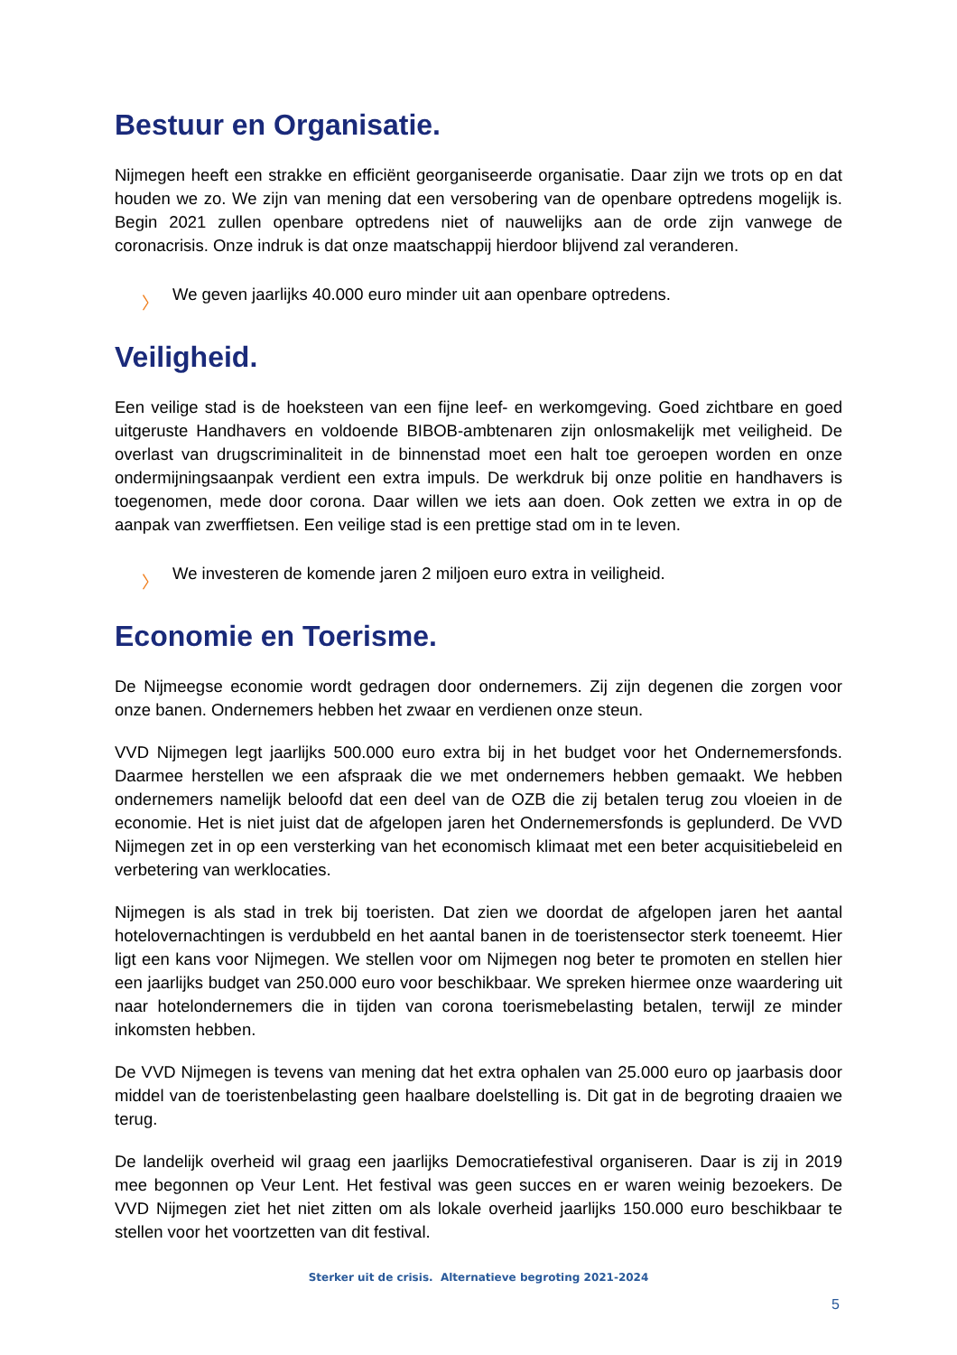Bestuur en Organisatie.
Nijmegen heeft een strakke en efficiënt georganiseerde organisatie. Daar zijn we trots op en dat houden we zo. We zijn van mening dat een versobering van de openbare optredens mogelijk is. Begin 2021 zullen openbare optredens niet of nauwelijks aan de orde zijn vanwege de coronacrisis. Onze indruk is dat onze maatschappij hierdoor blijvend zal veranderen.
〉 We geven jaarlijks 40.000 euro minder uit aan openbare optredens.
Veiligheid.
Een veilige stad is de hoeksteen van een fijne leef- en werkomgeving. Goed zichtbare en goed uitgeruste Handhavers en voldoende BIBOB-ambtenaren zijn onlosmakelijk met veiligheid. De overlast van drugscriminaliteit in de binnenstad moet een halt toe geroepen worden en onze ondermijningsaanpak verdient een extra impuls. De werkdruk bij onze politie en handhavers is toegenomen, mede door corona. Daar willen we iets aan doen. Ook zetten we extra in op de aanpak van zwerffietsen. Een veilige stad is een prettige stad om in te leven.
〉 We investeren de komende jaren 2 miljoen euro extra in veiligheid.
Economie en Toerisme.
De Nijmeegse economie wordt gedragen door ondernemers. Zij zijn degenen die zorgen voor onze banen. Ondernemers hebben het zwaar en verdienen onze steun.
VVD Nijmegen legt jaarlijks 500.000 euro extra bij in het budget voor het Ondernemersfonds. Daarmee herstellen we een afspraak die we met ondernemers hebben gemaakt. We hebben ondernemers namelijk beloofd dat een deel van de OZB die zij betalen terug zou vloeien in de economie. Het is niet juist dat de afgelopen jaren het Ondernemersfonds is geplunderd. De VVD Nijmegen zet in op een versterking van het economisch klimaat met een beter acquisitiebeleid en verbetering van werklocaties.
Nijmegen is als stad in trek bij toeristen. Dat zien we doordat de afgelopen jaren het aantal hotelovernachtingen is verdubbeld en het aantal banen in de toeristensector sterk toeneemt. Hier ligt een kans voor Nijmegen. We stellen voor om Nijmegen nog beter te promoten en stellen hier een jaarlijks budget van 250.000 euro voor beschikbaar. We spreken hiermee onze waardering uit naar hotelondernemers die in tijden van corona toerismebelasting betalen, terwijl ze minder inkomsten hebben.
De VVD Nijmegen is tevens van mening dat het extra ophalen van 25.000 euro op jaarbasis door middel van de toeristenbelasting geen haalbare doelstelling is. Dit gat in de begroting draaien we terug.
De landelijk overheid wil graag een jaarlijks Democratiefestival organiseren. Daar is zij in 2019 mee begonnen op Veur Lent. Het festival was geen succes en er waren weinig bezoekers. De VVD Nijmegen ziet het niet zitten om als lokale overheid jaarlijks 150.000 euro beschikbaar te stellen voor het voortzetten van dit festival.
Sterker uit de crisis. Alternatieve begroting 2021-2024
5